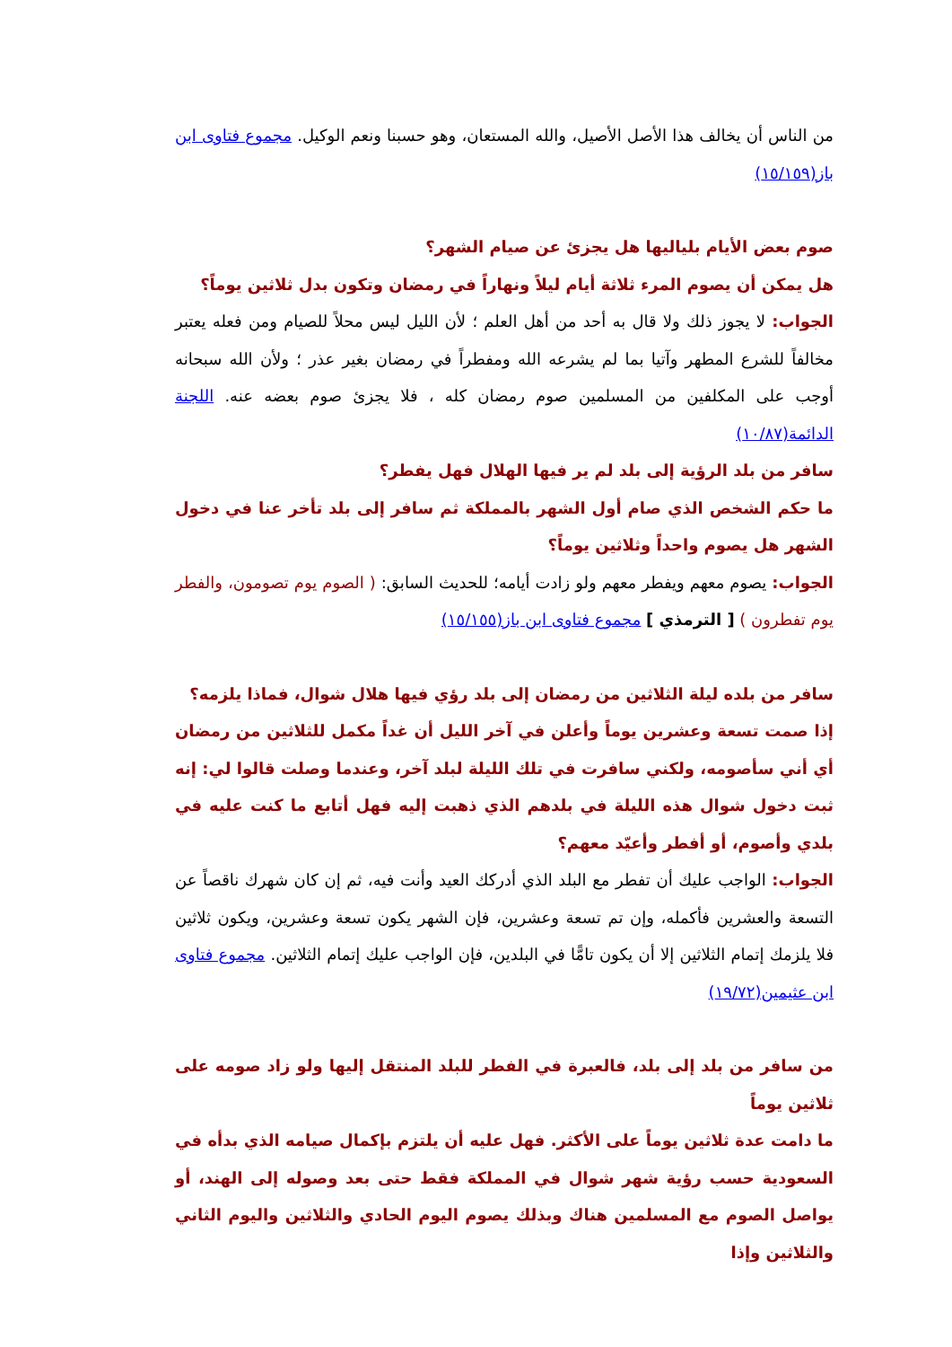من الناس أن يخالف هذا الأصل الأصيل، والله المستعان، وهو حسبنا ونعم الوكيل. مجموع فتاوى ابن باز(١٥/١٥٩)
صوم بعض الأيام بلياليها هل يجزئ عن صيام الشهر؟
هل يمكن أن يصوم المرء ثلاثة أيام ليلاً ونهاراً في رمضان وتكون بدل ثلاثين يوماً؟
الجواب: لا يجوز ذلك ولا قال به أحد من أهل العلم ؛ لأن الليل ليس محلاً للصيام ومن فعله يعتبر مخالفاً للشرع المطهر وآتيا بما لم يشرعه الله ومفطراً في رمضان بغير عذر ؛ ولأن الله سبحانه أوجب على المكلفين من المسلمين صوم رمضان كله ، فلا يجزئ صوم بعضه عنه. اللجنة الدائمة(١٠/٨٧)
سافر من بلد الرؤية إلى بلد لم ير فيها الهلال فهل يفطر؟
ما حكم الشخص الذي صام أول الشهر بالمملكة ثم سافر إلى بلد تأخر عنا في دخول الشهر هل يصوم واحداً وثلاثين يوماً؟
الجواب: يصوم معهم ويفطر معهم ولو زادت أيامه؛ للحديث السابق: ( الصوم يوم تصومون، والفطر يوم تفطرون ) [ الترمذي ] مجموع فتاوى ابن باز(١٥/١٥٥)
سافر من بلده ليلة الثلاثين من رمضان إلى بلد رؤي فيها هلال شوال، فماذا يلزمه؟
إذا صمت تسعة وعشرين يوماً وأعلن في آخر الليل أن غداً مكمل للثلاثين من رمضان أي أني سأصومه، ولكني سافرت في تلك الليلة لبلد آخر، وعندما وصلت قالوا لي: إنه ثبت دخول شوال هذه الليلة في بلدهم الذي ذهبت إليه فهل أتابع ما كنت عليه في بلدي وأصوم، أو أفطر وأعيّد معهم؟
الجواب: الواجب عليك أن تفطر مع البلد الذي أدركك العيد وأنت فيه، ثم إن كان شهرك ناقصاً عن التسعة والعشرين فأكمله، وإن تم تسعة وعشرين، فإن الشهر يكون تسعة وعشرين، ويكون ثلاثين فلا يلزمك إتمام الثلاثين إلا أن يكون تامًّا في البلدين، فإن الواجب عليك إتمام الثلاثين. مجموع فتاوى ابن عثيمين(١٩/٧٢)
من سافر من بلد إلى بلد، فالعبرة في الفطر للبلد المنتقل إليها ولو زاد صومه على ثلاثين يوماً
ما دامت عدة ثلاثين يوماً على الأكثر. فهل عليه أن يلتزم بإكمال صيامه الذي بدأه في السعودية حسب رؤية شهر شوال في المملكة فقط حتى بعد وصوله إلى الهند، أو يواصل الصوم مع المسلمين هناك وبذلك يصوم اليوم الحادي والثلاثين واليوم الثاني والثلاثين وإذا